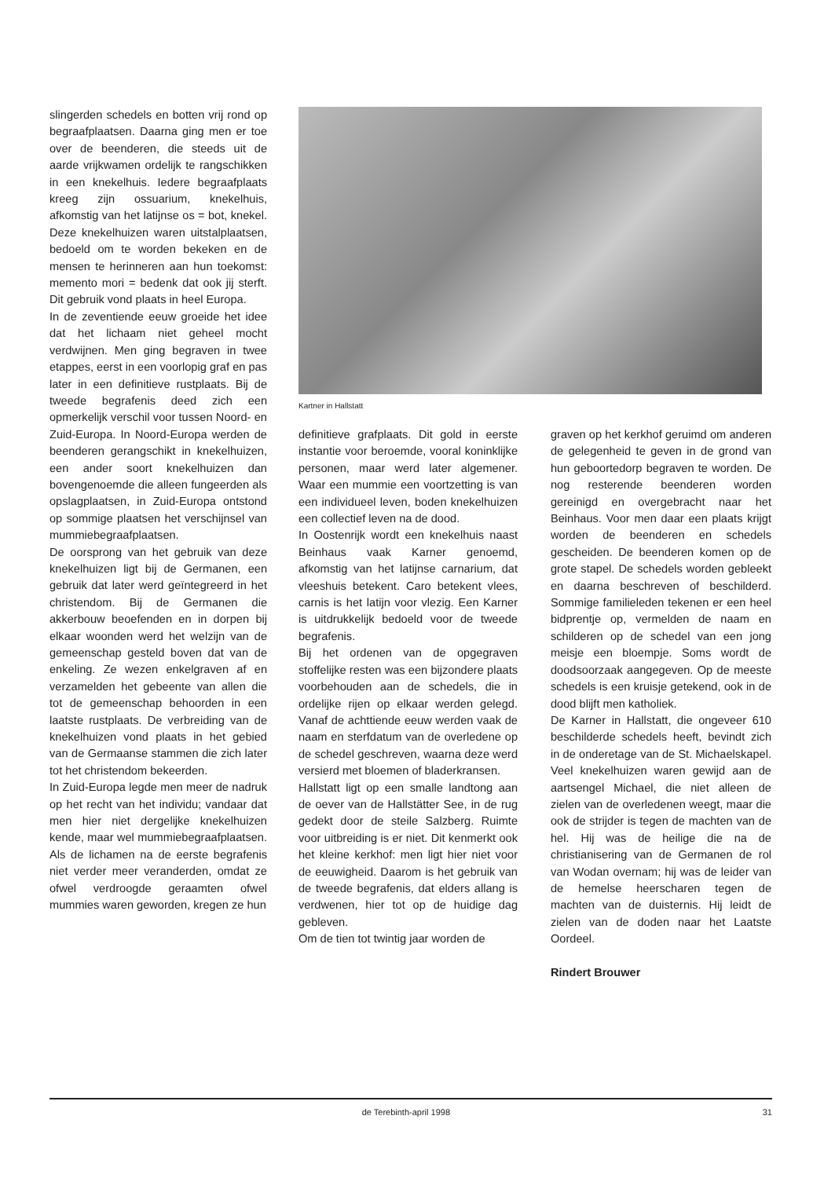slingerden schedels en botten vrij rond op begraafplaatsen. Daarna ging men er toe over de beenderen, die steeds uit de aarde vrijkwamen ordelijk te rangschikken in een knekelhuis. Iedere begraafplaats kreeg zijn ossuarium, knekelhuis, afkomstig van het latijnse os = bot, knekel. Deze knekelhuizen waren uitstalplaatsen, bedoeld om te worden bekeken en de mensen te herinneren aan hun toekomst: memento mori = bedenk dat ook jij sterft. Dit gebruik vond plaats in heel Europa.
In de zeventiende eeuw groeide het idee dat het lichaam niet geheel mocht verdwijnen. Men ging begraven in twee etappes, eerst in een voorlopig graf en pas later in een definitieve rustplaats. Bij de tweede begrafenis deed zich een opmerkelijk verschil voor tussen Noord- en Zuid-Europa. In Noord-Europa werden de beenderen gerangschikt in knekelhuizen, een ander soort knekelhuizen dan bovengenoemde die alleen fungeerden als opslagplaatsen, in Zuid-Europa ontstond op sommige plaatsen het verschijnsel van mummiebegraafplaatsen.
De oorsprong van het gebruik van deze knekelhuizen ligt bij de Germanen, een gebruik dat later werd geïntegreerd in het christendom. Bij de Germanen die akkerbouw beoefenden en in dorpen bij elkaar woonden werd het welzijn van de gemeenschap gesteld boven dat van de enkeling. Ze wezen enkelgraven af en verzamelden het gebeente van allen die tot de gemeenschap behoorden in een laatste rustplaats. De verbreiding van de knekelhuizen vond plaats in het gebied van de Germaanse stammen die zich later tot het christendom bekeerden.
In Zuid-Europa legde men meer de nadruk op het recht van het individu; vandaar dat men hier niet dergelijke knekelhuizen kende, maar wel mummiebegraafplaatsen. Als de lichamen na de eerste begrafenis niet verder meer veranderden, omdat ze ofwel verdroogde geraamten ofwel mummies waren geworden, kregen ze hun
Kartner in Hallstatt
definitieve grafplaats. Dit gold in eerste instantie voor beroemde, vooral koninklijke personen, maar werd later algemener. Waar een mummie een voortzetting is van een individueel leven, boden knekelhuizen een collectief leven na de dood.
In Oostenrijk wordt een knekelhuis naast Beinhaus vaak Karner genoemd, afkomstig van het latijnse carnarium, dat vleeshuis betekent. Caro betekent vlees, carnis is het latijn voor vlezig. Een Karner is uitdrukkelijk bedoeld voor de tweede begrafenis.
Bij het ordenen van de opgegraven stoffelijke resten was een bijzondere plaats voorbehouden aan de schedels, die in ordelijke rijen op elkaar werden gelegd. Vanaf de achttiende eeuw werden vaak de naam en sterfdatum van de overledene op de schedel geschreven, waarna deze werd versierd met bloemen of bladerkransen.
Hallstatt ligt op een smalle landtong aan de oever van de Hallstätter See, in de rug gedekt door de steile Salzberg. Ruimte voor uitbreiding is er niet. Dit kenmerkt ook het kleine kerkhof: men ligt hier niet voor de eeuwigheid. Daarom is het gebruik van de tweede begrafenis, dat elders allang is verdwenen, hier tot op de huidige dag gebleven.
Om de tien tot twintig jaar worden de
graven op het kerkhof geruimd om anderen de gelegenheid te geven in de grond van hun geboortedorp begraven te worden. De nog resterende beenderen worden gereinigd en overgebracht naar het Beinhaus. Voor men daar een plaats krijgt worden de beenderen en schedels gescheiden. De beenderen komen op de grote stapel. De schedels worden gebleekt en daarna beschreven of beschilderd. Sommige familieleden tekenen er een heel bidprentje op, vermelden de naam en schilderen op de schedel van een jong meisje een bloempje. Soms wordt de doodsoorzaak aangegeven. Op de meeste schedels is een kruisje getekend, ook in de dood blijft men katholiek.
De Karner in Hallstatt, die ongeveer 610 beschilderde schedels heeft, bevindt zich in de onderetage van de St. Michaelskapel. Veel knekelhuizen waren gewijd aan de aartsengel Michael, die niet alleen de zielen van de overledenen weegt, maar die ook de strijder is tegen de machten van de hel. Hij was de heilige die na de christianisering van de Germanen de rol van Wodan overnam; hij was de leider van de hemelse heerscharen tegen de machten van de duisternis. Hij leidt de zielen van de doden naar het Laatste Oordeel.
Rindert Brouwer
de Terebinth-april 1998 31